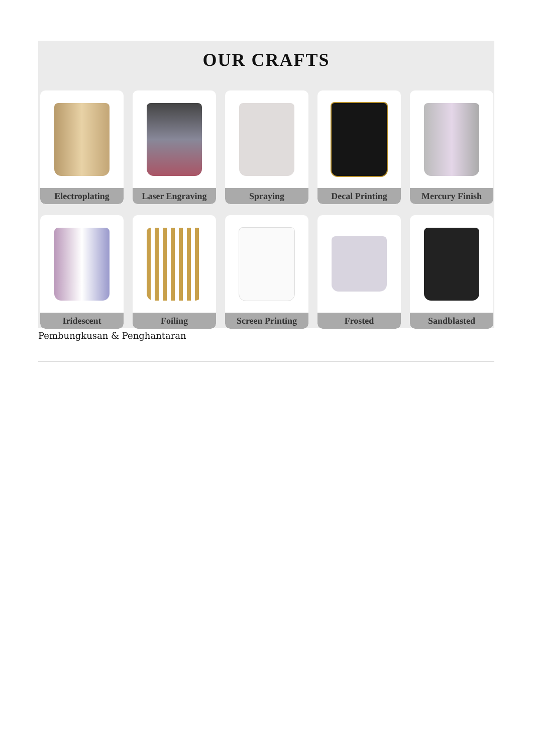OUR CRAFTS
Electroplating
Laser Engraving
Spraying
Decal Printing
Mercury Finish
Iridescent
Foiling
Screen Printing
Frosted
Sandblasted
Pembungkusan & Penghantaran